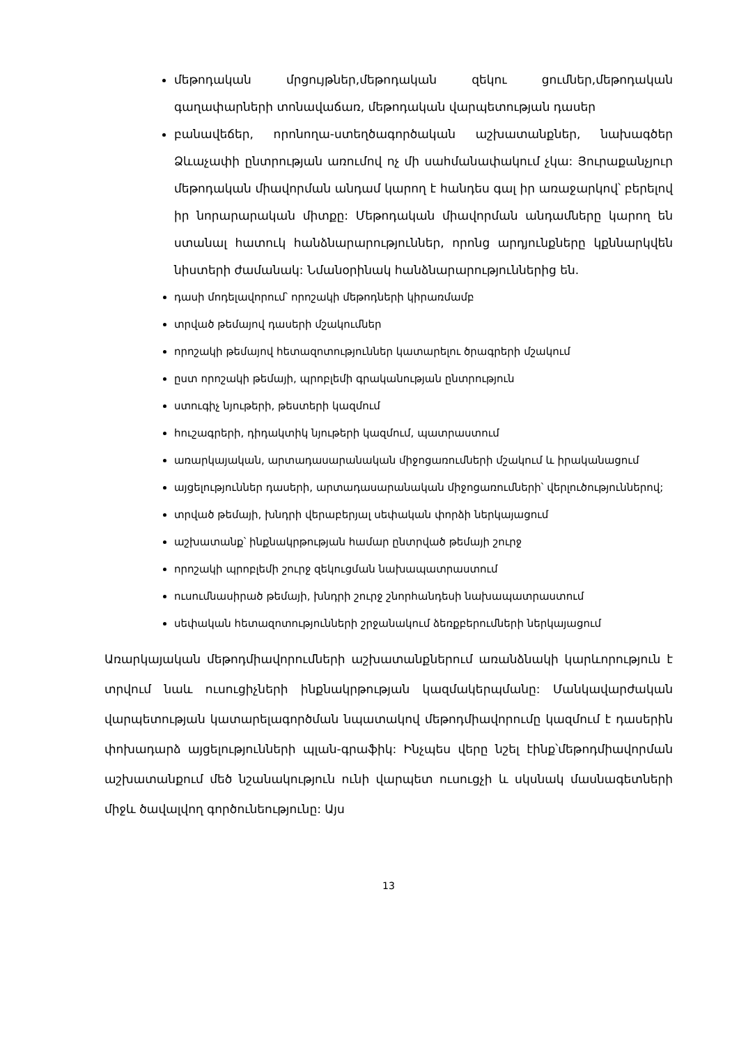մեթոդական մրցույթներ,մեթոդական զեկու ցումներ,մեթոդական գաղափարների տոնավաճառ, մեթոդական վարպետության դասեր
բանավեճեր, որոնողա-ստեղծագործական աշխատանքներ, նախագծեր Ձևաչափի ընտրության առումով ոչ մի սահմանափակում չկա: Յուրաքանչյուր մեթոդական միավորման անդամ կարող է հանդես գալ իր առաջարկով՝ բերելով իր նորարարական միտքը: Մեթոդական միավորման անդամները կարող են ստանալ հատուկ հանձնարարություններ, որոնց արդյունքները կքննարկվեն նիստերի ժամանակ: Նմանօրինակ հանձնարարություններից են.
դասի մոդելավորում՝ որոշակի մեթոդների կիրառմամբ
տրված թեմայով դասերի մշակումներ
որոշակի թեմայով հետազոտություններ կատարելու ծրագրերի մշակում
ըստ որոշակի թեմայի, պրոբլեմի գրականության ընտրություն
ստուգիչ նյութերի, թեստերի կազմում
հուշագրերի, դիդակտիկ նյութերի կազմում, պատրաստում
առարկայական, արտադասարանական միջոցառումների մշակում և իրականացում
այցելություններ դասերի, արտադասարանական միջոցառումների՝ վերլուծություններով;
տրված թեմայի, խնդրի վերաբերյալ սեփական փորձի ներկայացում
աշխատանք՝ ինքնակրթության համար ընտրված թեմայի շուրջ
որոշակի պրոբլեմի շուրջ զեկուցման նախապատրաստում
ուսումնասիրած թեմայի, խնդրի շուրջ շնորհանդեսի նախապատրաստում
սեփական հետազոտությունների շրջանակում ձեռքբերումների ներկայացում
Առարկայական մեթոդմիավորումների աշխատանքներում առանձնակի կարևորություն է տրվում նաև ուսուցիչների ինքնակրթության կազմակերպմանը: Մանկավարժական վարպետության կատարելագործման նպատակով մեթոդմիավորումը կազմում է դասերին փոխադարձ այցելությունների պլան-գրաֆիկ: Ինչպես վերը նշել էինք՝մեթոդմիավորման աշխատանքում մեծ նշանակություն ունի վարպետ ուսուցչի և սկսնակ մասնագետների միջև ծավալվող գործունեությունը: Այս
13